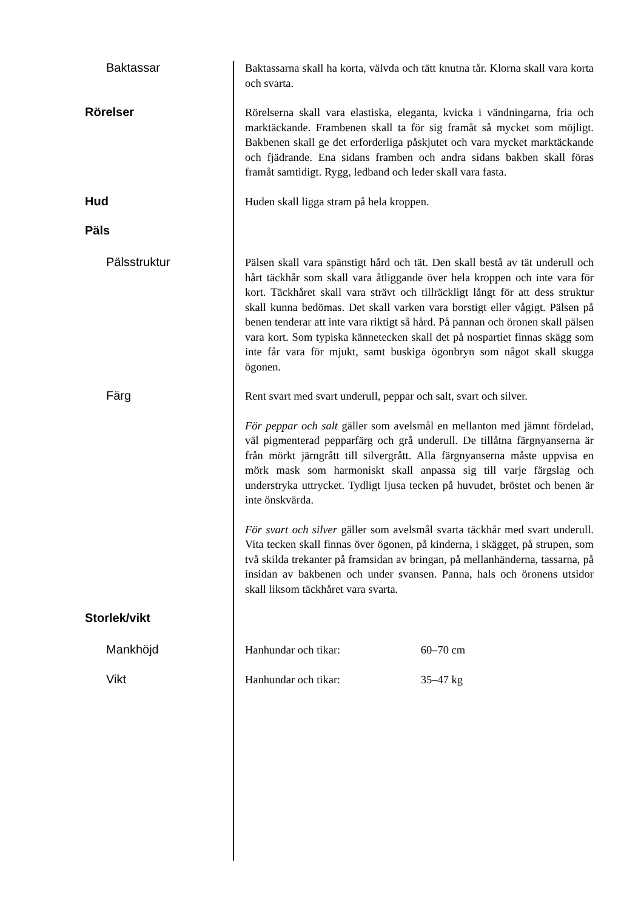Baktassar
Baktassarna skall ha korta, välvda och tätt knutna tår. Klorna skall vara korta och svarta.
Rörelser
Rörelserna skall vara elastiska, eleganta, kvicka i vändningarna, fria och marktäckande. Frambenen skall ta för sig framåt så mycket som möjligt. Bakbenen skall ge det erforderliga påskjutet och vara mycket marktäckande och fjädrande. Ena sidans framben och andra sidans bakben skall föras framåt samtidigt. Rygg, ledband och leder skall vara fasta.
Hud
Huden skall ligga stram på hela kroppen.
Päls
Pälsstruktur
Pälsen skall vara spänstigt hård och tät. Den skall bestå av tät underull och hårt täckhår som skall vara åtliggande över hela kroppen och inte vara för kort. Täckhåret skall vara strävt och tillräckligt långt för att dess struktur skall kunna bedömas. Det skall varken vara borstigt eller vågigt. Pälsen på benen tenderar att inte vara riktigt så hård. På pannan och öronen skall pälsen vara kort. Som typiska kännetecken skall det på nospartiet finnas skägg som inte får vara för mjukt, samt buskiga ögonbryn som något skall skugga ögonen.
Färg
Rent svart med svart underull, peppar och salt, svart och silver.
För peppar och salt gäller som avelsmål en mellanton med jämnt fördelad, väl pigmenterad pepparfärg och grå underull. De tillåtna färgnyanserna är från mörkt järngrått till silvergrått. Alla färgnyanserna måste uppvisa en mörk mask som harmoniskt skall anpassa sig till varje färgslag och understryka uttrycket. Tydligt ljusa tecken på huvudet, bröstet och benen är inte önskvärda.
För svart och silver gäller som avelsmål svarta täckhår med svart underull. Vita tecken skall finnas över ögonen, på kinderna, i skägget, på strupen, som två skilda trekanter på framsidan av bringan, på mellanhänderna, tassarna, på insidan av bakbenen och under svansen. Panna, hals och öronens utsidor skall liksom täckhåret vara svarta.
Storlek/vikt
Mankhöjd
Hanhundar och tikar: 60–70 cm
Vikt
Hanhundar och tikar: 35–47 kg